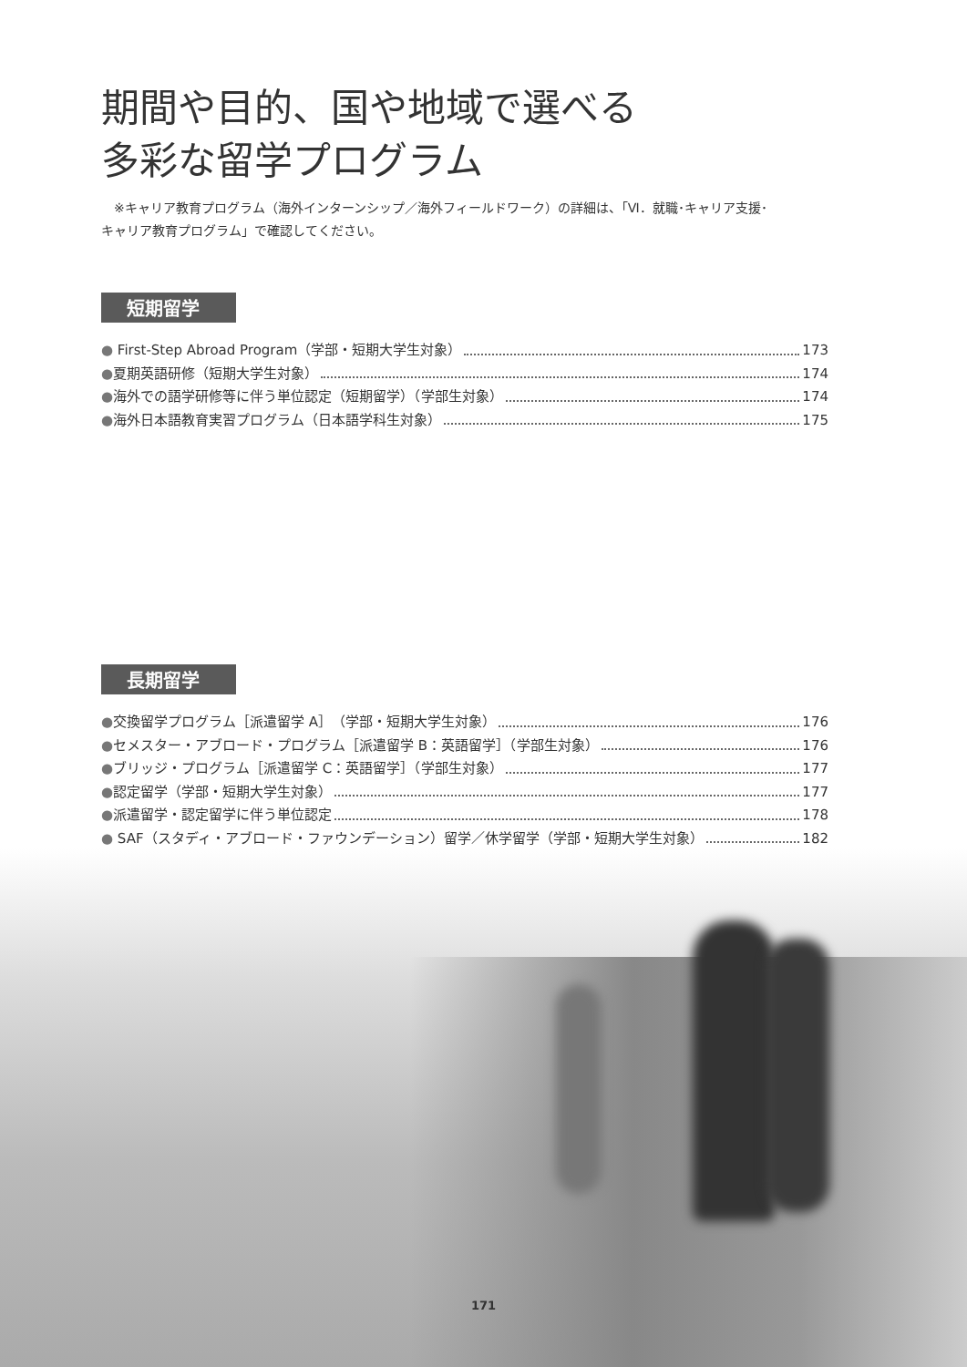期間や目的、国や地域で選べる
多彩な留学プログラム
　※キャリア教育プログラム（海外インターンシップ／海外フィールドワーク）の詳細は、「Ⅵ．就職･キャリア支援･
キャリア教育プログラム」で確認してください。
短期留学
● First-Step Abroad Program（学部・短期大学生対象） 173
●夏期英語研修（短期大学生対象） 174
●海外での語学研修等に伴う単位認定（短期留学）（学部生対象） 174
●海外日本語教育実習プログラム（日本語学科生対象） 175
長期留学
●交換留学プログラム［派遣留学 A］（学部・短期大学生対象） 176
●セメスター・アブロード・プログラム［派遣留学 B：英語留学］（学部生対象） 176
●ブリッジ・プログラム［派遣留学 C：英語留学］（学部生対象） 177
●認定留学（学部・短期大学生対象） 177
●派遣留学・認定留学に伴う単位認定 178
● SAF（スタディ・アブロード・ファウンデーション）留学／休学留学（学部・短期大学生対象） 182
171